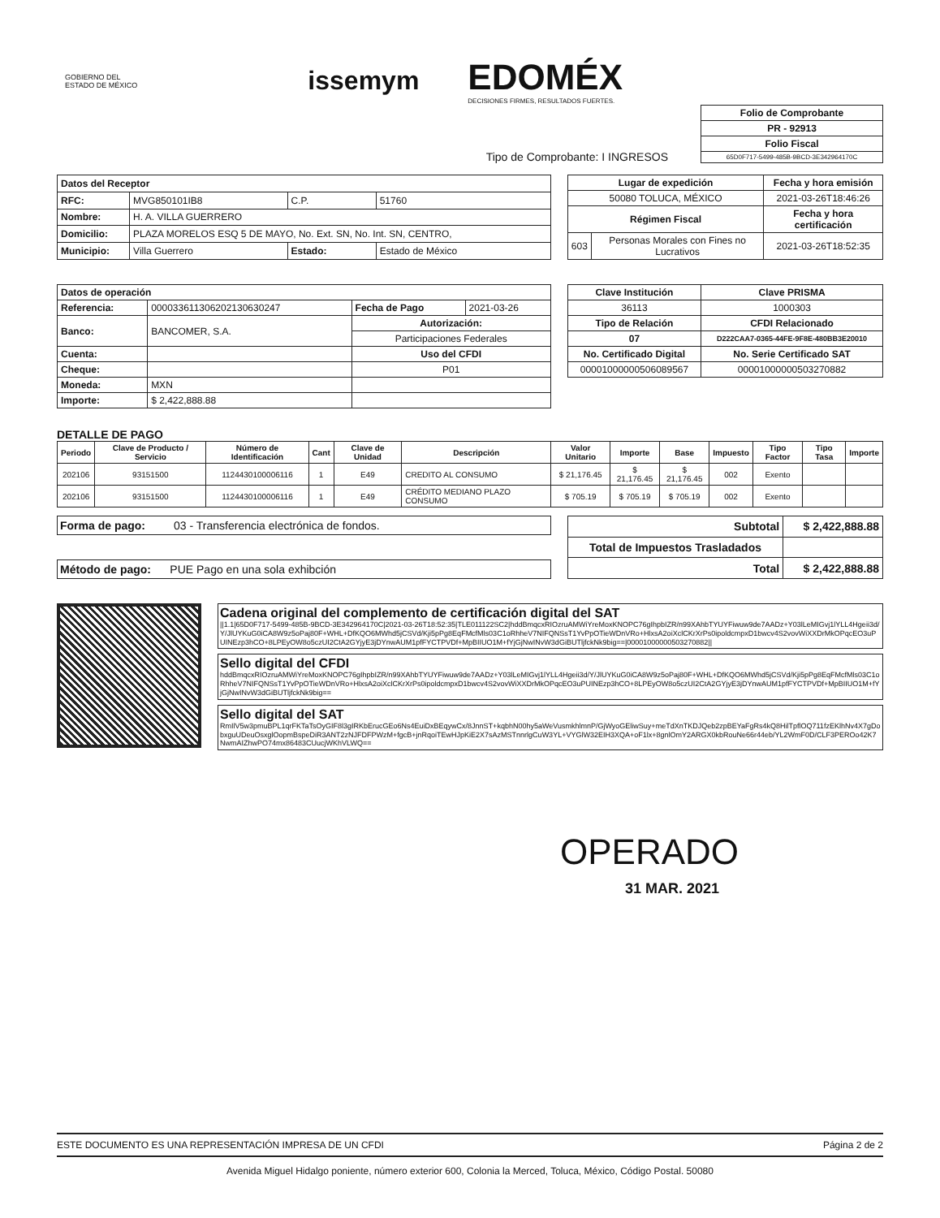GOBIERNO DEL
ESTADO DE MÉXICO
issemym
EDOMÉX
DECISIONES FIRMES, RESULTADOS FUERTES.
Tipo de Comprobante: I INGRESOS
| Folio de Comprobante |
| --- |
| PR - 92913 |
| Folio Fiscal |
| 65D0F717-5499-485B-9BCD-3E342964170C |
| Datos del Receptor | | | |
| --- | --- | --- | --- |
| RFC: | MVG850101IB8 | C.P. | 51760 |
| Nombre: | H. A. VILLA GUERRERO | | |
| Domicilio: | PLAZA MORELOS ESQ 5 DE MAYO, No. Ext. SN, No. Int. SN, CENTRO, | | |
| Municipio: | Villa Guerrero | Estado: | Estado de México |
| Lugar de expedición | | Fecha y hora emisión |
| --- | --- | --- |
| 50080 TOLUCA, MÉXICO | | 2021-03-26T18:46:26 |
| Régimen Fiscal | | Fecha y hora certificación |
| 603 | Personas Morales con Fines no Lucrativos | 2021-03-26T18:52:35 |
| Datos de operación | | | |
| --- | --- | --- | --- |
| Referencia: | 000033611306202130630247 | Fecha de Pago | 2021-03-26 |
| Banco: | BANCOMER, S.A. | Autorización: | |
| | | Participaciones Federales | |
| Cuenta: | | Uso del CFDI | |
| Cheque: | | P01 | |
| Moneda: | MXN | | |
| Importe: | $ 2,422,888.88 | | |
| Clave Institución | Clave PRISMA |
| --- | --- |
| 36113 | 1000303 |
| Tipo de Relación | CFDI Relacionado |
| 07 | D222CAA7-0365-44FE-9F8E-480BB3E20010 |
| No. Certificado Digital | No. Serie Certificado SAT |
| 00001000000506089567 | 00001000000503270882 |
DETALLE DE PAGO
| Periodo | Clave de Producto / Servicio | Número de Identificación | Cant | Clave de Unidad | Descripción | Valor Unitario | Importe | Base | Impuesto | Tipo Factor | Tipo Tasa | Importe |
| --- | --- | --- | --- | --- | --- | --- | --- | --- | --- | --- | --- | --- |
| 202106 | 93151500 | 1124430100006116 | 1 | E49 | CREDITO AL CONSUMO | $ 21,176.45 | $ 21,176.45 | $ 21,176.45 | 002 | Exento | | |
| 202106 | 93151500 | 1124430100006116 | 1 | E49 | CRÉDITO MEDIANO PLAZO CONSUMO | $ 705.19 | $ 705.19 | $ 705.19 | 002 | Exento | | |
Forma de pago: 03 - Transferencia electrónica de fondos.
Método de pago: PUE Pago en una sola exhibción
| Subtotal | $ 2,422,888.88 |
| --- | --- |
| Total de Impuestos Trasladados | |
| Total | $ 2,422,888.88 |
Cadena original del complemento de certificación digital del SAT
||1.1|65D0F717-5499-485B-9BCD-3E342964170C|2021-03-26T18:52:35|TLE011122SC2|hddBmqcxRIOzruAMWiYreMoxKNOPC76gIhpbIZR/n99XAhbTYUYFiwuw9de7AADz+Y03lLeMIGvj1lYLL4Hgeii3d/Y/JlUYKuG0iCA8W9z5oPaj80F+WHL+DfKQO6MWhd5jCSVd/Kji5pPg8EqFMcfMls03C1oRhheV7NIFQNSsT1YvPpOTieWDnVRo+HlxsA2oiXclCKrXrPs0ipoldcmpxD1bwcv4S2vovWiXXDrMkOPqcEO3uPUINEzp3hCO+8LPEyOW8o5czUI2CtA2GYjyE3jDYnwAUM1pfFYCTPVDf+MpBIIUO1M+fYjGjNwINvW3dGiBUTljfckNk9big==|00001000000503270882||
Sello digital del CFDI
hddBmqcxRIOzruAMWiYreMoxKNOPC76gIhpbIZR/n99XAhbTYUYFiwuw9de7AADz+Y03lLeMIGvj1lYLL4Hgeii3d/Y/JlUYKuG0iCA8W9z5oPaj80F+WHL+DfKQO6MWhd5jCSVd/Kji5pPg8EqFMcfMls03C1oRhheV7NIFQNSsT1YvPpOTieWDnVRo+HlxsA2oiXclCKrXrPs0ipoldcmpxD1bwcv4S2vovWiXXDrMkOPqcEO3uPUINEzp3hCO+8LPEyOW8o5czUI2CtA2GYjyE3jDYnwAUM1pfFYCTPVDf+MpBIIUO1M+fYjGjNwINvW3dGiBUTljfckNk9big==
Sello digital del SAT
RmIlV5w3pmuBPL1qrFKTaTsOyGIF8l3gIRKbErucGEo6Ns4EuiDxBEqywCx/8JnnST+kqbhN00hy5aWeVusmkhlmnP/GjWyoGEliwSuy+meTdXnTKDJQeb2zpBEYaFgRs4kQ8HilTpflOQ711fzEKlhNv4X7gDobxguUDeuOsxglOopmBspeDiR3ANT2zNJFDFPWzM+fgcB+jnRqoiTEwHJpKiE2X7sAzMSTnnrlgCuW3YL+VYGlW32EIH3XQA+oF1lx+8gnlOmY2ARGX0kbRouNe66r44eb/YL2WmF0D/CLF3PEROo42K7NwmAIZhwPO74mx86483CUucjWKhVLWQ==
OPERADO
31 MAR. 2021
ESTE DOCUMENTO ES UNA REPRESENTACIÓN IMPRESA DE UN CFDI
Página 2 de 2
Avenida Miguel Hidalgo poniente, número exterior 600, Colonia la Merced, Toluca, México, Código Postal. 50080